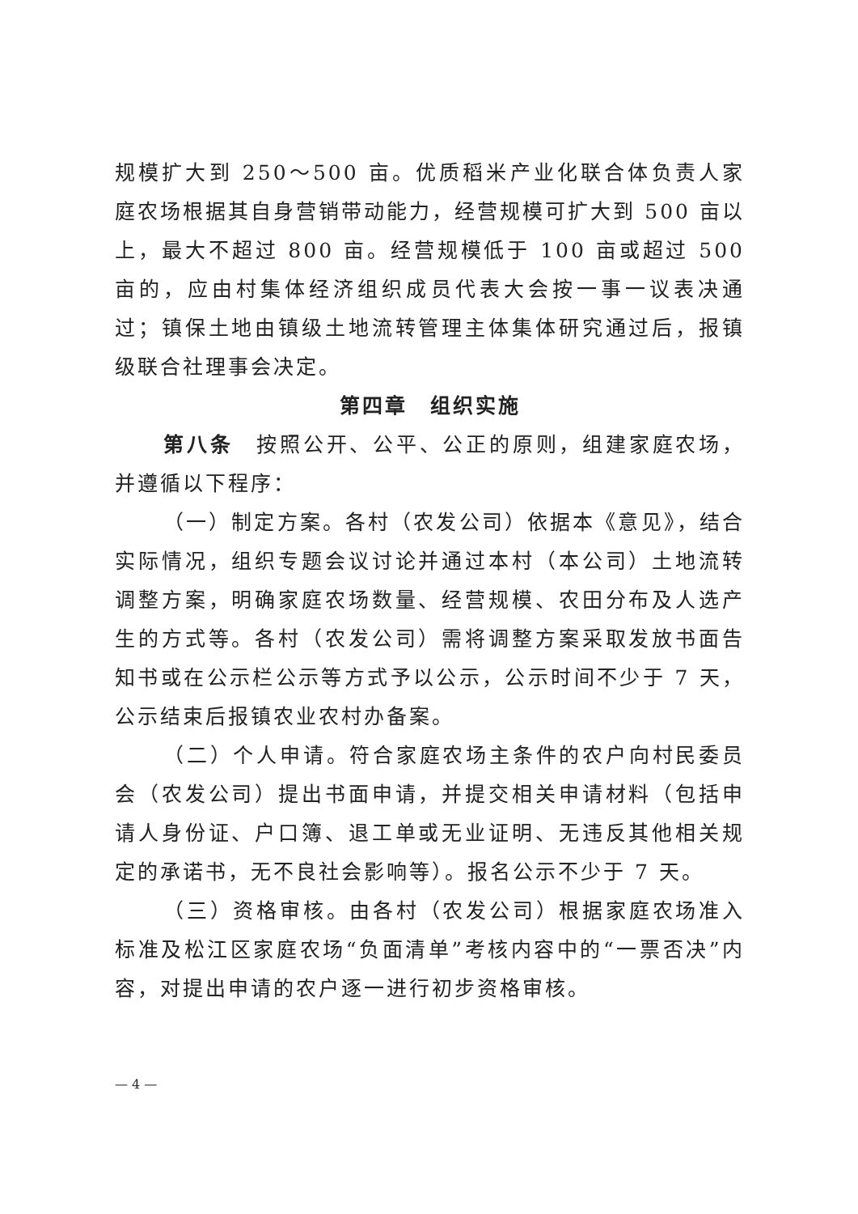规模扩大到 250～500 亩。优质稻米产业化联合体负责人家庭农场根据其自身营销带动能力，经营规模可扩大到 500 亩以上，最大不超过 800 亩。经营规模低于 100 亩或超过 500 亩的，应由村集体经济组织成员代表大会按一事一议表决通过；镇保土地由镇级土地流转管理主体集体研究通过后，报镇级联合社理事会决定。
第四章　组织实施
第八条　按照公开、公平、公正的原则，组建家庭农场，并遵循以下程序：
（一）制定方案。各村（农发公司）依据本《意见》，结合实际情况，组织专题会议讨论并通过本村（本公司）土地流转调整方案，明确家庭农场数量、经营规模、农田分布及人选产生的方式等。各村（农发公司）需将调整方案采取发放书面告知书或在公示栏公示等方式予以公示，公示时间不少于 7 天，公示结束后报镇农业农村办备案。
（二）个人申请。符合家庭农场主条件的农户向村民委员会（农发公司）提出书面申请，并提交相关申请材料（包括申请人身份证、户口簿、退工单或无业证明、无违反其他相关规定的承诺书，无不良社会影响等）。报名公示不少于 7 天。
（三）资格审核。由各村（农发公司）根据家庭农场准入标准及松江区家庭农场“负面清单”考核内容中的“一票否决”内容，对提出申请的农户逐一进行初步资格审核。
— 4 —